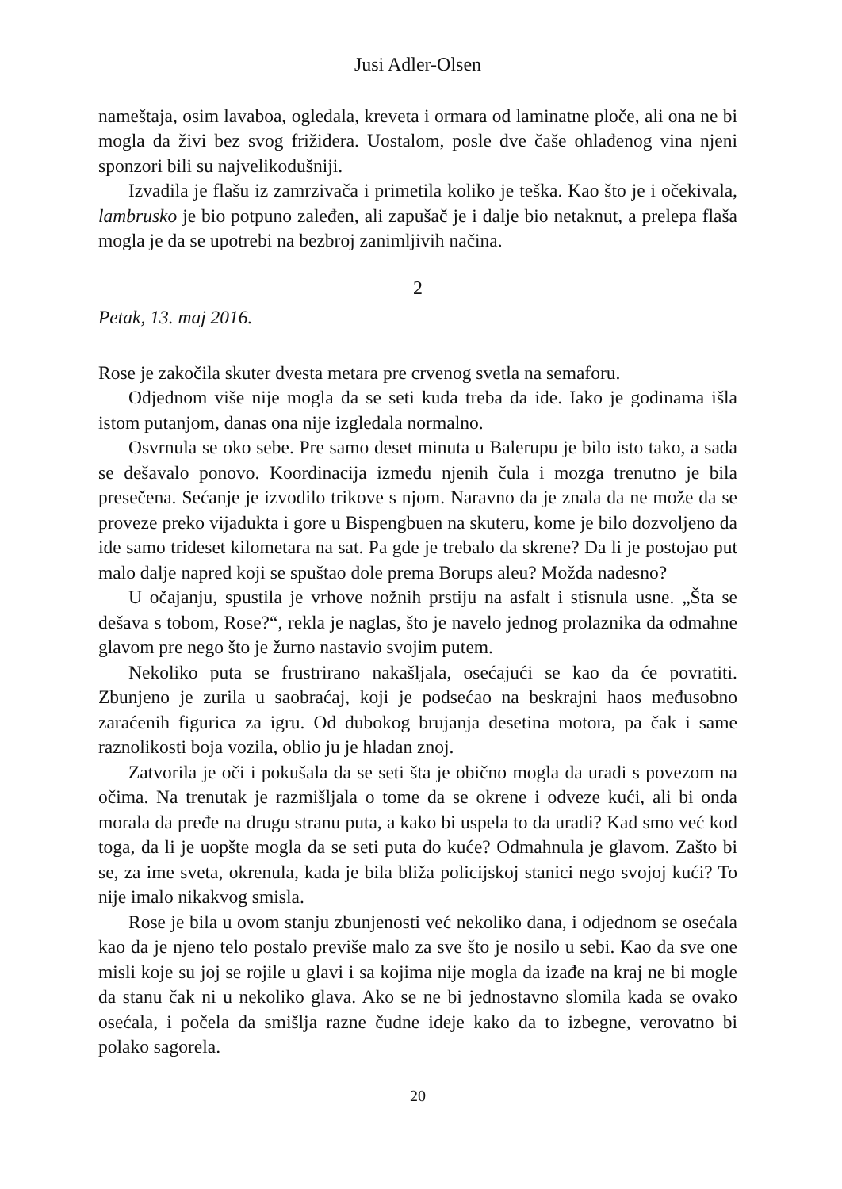Jusi Adler-Olsen
nameštaja, osim lavaboa, ogledala, kreveta i ormara od laminatne ploče, ali ona ne bi mogla da živi bez svog frižidera. Uostalom, posle dve čaše ohlađenog vina njeni sponzori bili su najvelikodušniji.
Izvadila je flašu iz zamrzivača i primetila koliko je teška. Kao što je i očekivala, lambrusko je bio potpuno zaleđen, ali zapušač je i dalje bio netaknut, a prelepa flaša mogla je da se upotrebi na bezbroj zanimljivih načina.
2
Petak, 13. maj 2016.
Rose je zakočila skuter dvesta metara pre crvenog svetla na semaforu.
Odjednom više nije mogla da se seti kuda treba da ide. Iako je godinama išla istom putanjom, danas ona nije izgledala normalno.
Osvrnula se oko sebe. Pre samo deset minuta u Balerupu je bilo isto tako, a sada se dešavalo ponovo. Koordinacija između njenih čula i mozga trenutno je bila presečena. Sećanje je izvodilo trikove s njom. Naravno da je znala da ne može da se proveze preko vijadukta i gore u Bispengbuen na skuteru, kome je bilo dozvoljeno da ide samo trideset kilometara na sat. Pa gde je trebalo da skrene? Da li je postojao put malo dalje napred koji se spuštao dole prema Borups aleu? Možda nadesno?
U očajanju, spustila je vrhove nožnih prstiju na asfalt i stisnula usne. „Šta se dešava s tobom, Rose?“, rekla je naglas, što je navelo jednog prolaznika da odmahne glavom pre nego što je žurno nastavio svojim putem.
Nekoliko puta se frustrirano nakašljala, osećajući se kao da će povratiti. Zbunjeno je zurila u saobraćaj, koji je podsećao na beskrajni haos međusobno zaraćenih figurica za igru. Od dubokog brujanja desetina motora, pa čak i same raznolikosti boja vozila, oblio ju je hladan znoj.
Zatvorila je oči i pokušala da se seti šta je obično mogla da uradi s povezom na očima. Na trenutak je razmišljala o tome da se okrene i odveze kući, ali bi onda morala da pređe na drugu stranu puta, a kako bi uspela to da uradi? Kad smo već kod toga, da li je uopšte mogla da se seti puta do kuće? Odmahnula je glavom. Zašto bi se, za ime sveta, okrenula, kada je bila bliža policijskoj stanici nego svojoj kući? To nije imalo nikakvog smisla.
Rose je bila u ovom stanju zbunjenosti već nekoliko dana, i odjednom se osećala kao da je njeno telo postalo previše malo za sve što je nosilo u sebi. Kao da sve one misli koje su joj se rojile u glavi i sa kojima nije mogla da izađe na kraj ne bi mogle da stanu čak ni u nekoliko glava. Ako se ne bi jednostavno slomila kada se ovako osećala, i počela da smišlja razne čudne ideje kako da to izbegne, verovatno bi polako sagorela.
20